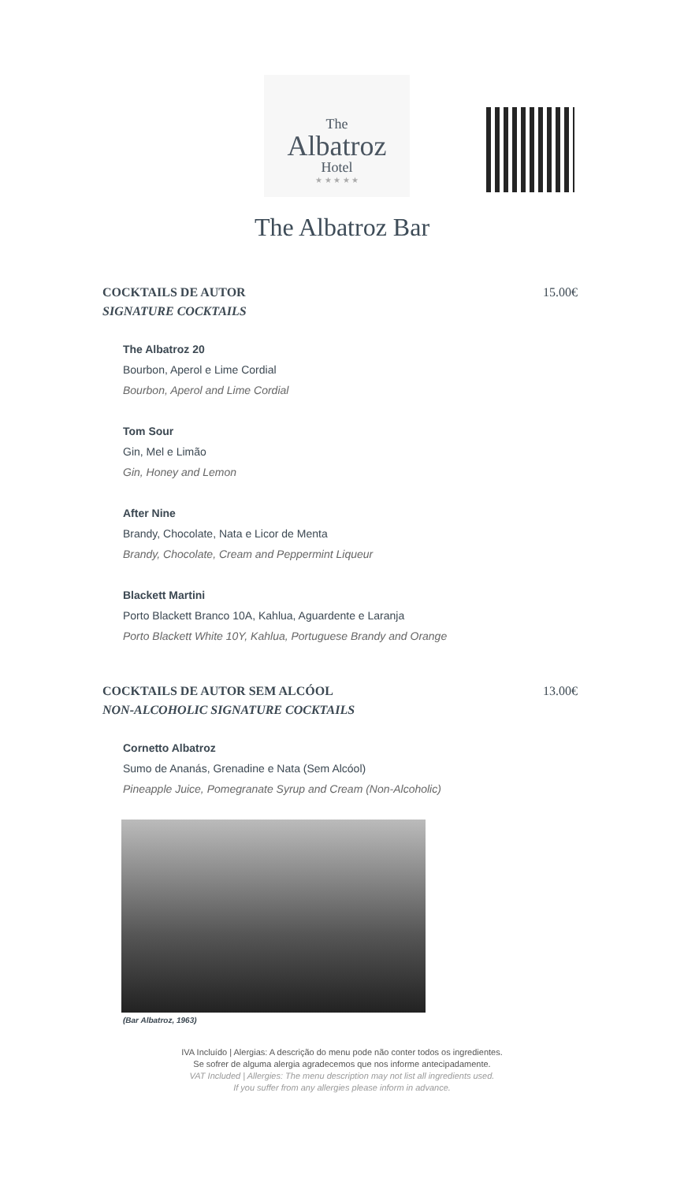The
Albatroz
Hotel
★ ★ ★ ★ ★
The Albatroz Bar
COCKTAILS DE AUTOR
SIGNATURE COCKTAILS
15.00€
The Albatroz 20
Bourbon, Aperol e Lime Cordial
Bourbon, Aperol and Lime Cordial
Tom Sour
Gin, Mel e Limão
Gin, Honey and Lemon
After Nine
Brandy, Chocolate, Nata e Licor de Menta
Brandy, Chocolate, Cream and Peppermint Liqueur
Blackett Martini
Porto Blackett Branco 10A, Kahlua, Aguardente e Laranja
Porto Blackett White 10Y, Kahlua, Portuguese Brandy and Orange
COCKTAILS DE AUTOR SEM ALCÓOL
NON-ALCOHOLIC SIGNATURE COCKTAILS
13.00€
Cornetto Albatroz
Sumo de Ananás, Grenadine e Nata (Sem Alcóol)
Pineapple Juice, Pomegranate Syrup and Cream (Non-Alcoholic)
(Bar Albatroz, 1963)
IVA Incluído | Alergias: A descrição do menu pode não conter todos os ingredientes.
Se sofrer de alguma alergia agradecemos que nos informe antecipadamente.
VAT Included | Allergies: The menu description may not list all ingredients used.
If you suffer from any allergies please inform in advance.